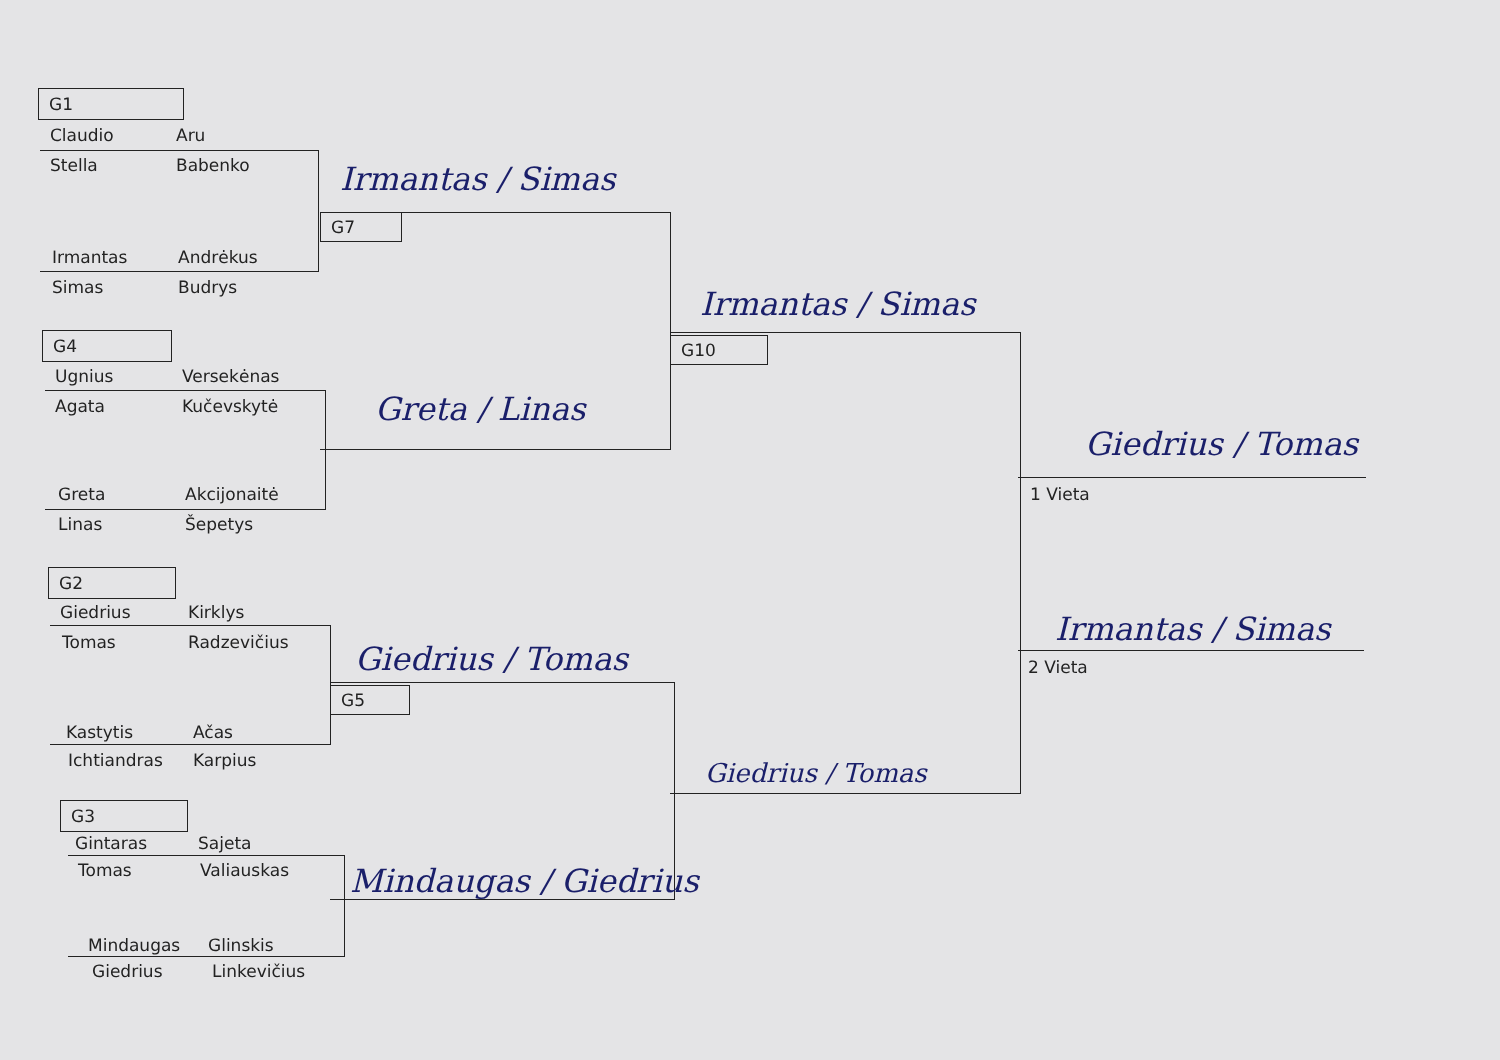G1
Claudio Aru
Stella Babenko Irmantas / Simas
G7
Irmantas Andrėkus
Simas Budrys Irmantas / Simas
G4 G10
Ugnius Versekėnas
Agata Kučevskytė Greta / Linas
Giedrius / Tomas
Greta Akcijonaitė 1 Vieta
Linas Šepetys
G2
Giedrius Kirklys Irmantas / Simas
Tomas Radzevičius Giedrius / Tomas 2 Vieta
G5
Kastytis Ačas
Ichtiandras Karpius Giedrius / Tomas
G3
Gintaras Sajeta
Tomas Valiauskas Mindaugas / Giedrius
Mindaugas Glinskis
Giedrius Linkevičius